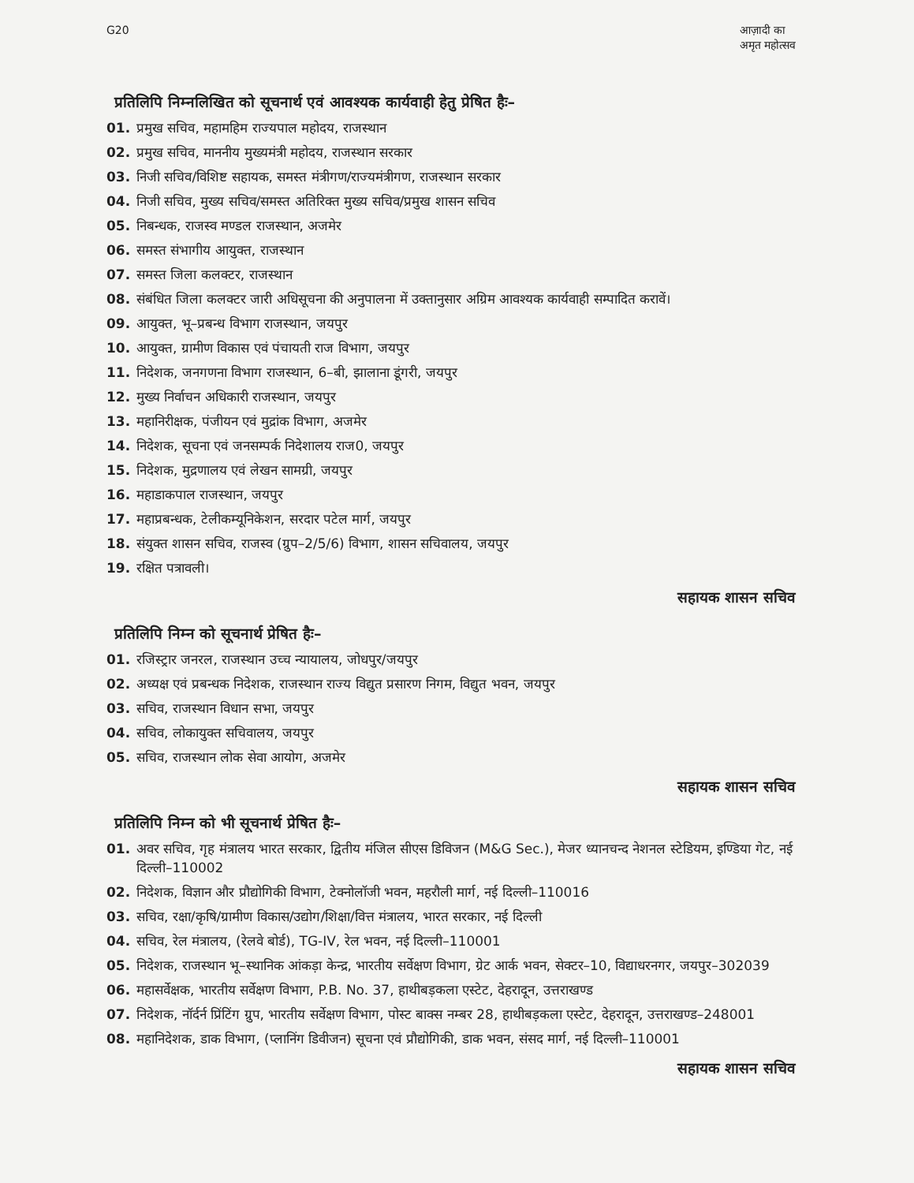G20 आज़ादी का
अमृत महोत्सव
प्रतिलिपि निम्नलिखित को सूचनार्थ एवं आवश्यक कार्यवाही हेतु प्रेषित हैः–
01. प्रमुख सचिव, महामहिम राज्यपाल महोदय, राजस्थान
02. प्रमुख सचिव, माननीय मुख्यमंत्री महोदय, राजस्थान सरकार
03. निजी सचिव/विशिष्ट सहायक, समस्त मंत्रीगण/राज्यमंत्रीगण, राजस्थान सरकार
04. निजी सचिव, मुख्य सचिव/समस्त अतिरिक्त मुख्य सचिव/प्रमुख शासन सचिव
05. निबन्धक, राजस्व मण्डल राजस्थान, अजमेर
06. समस्त संभागीय आयुक्त, राजस्थान
07. समस्त जिला कलक्टर, राजस्थान
08. संबंधित जिला कलक्टर जारी अधिसूचना की अनुपालना में उक्तानुसार अग्रिम आवश्यक कार्यवाही सम्पादित करावें।
09. आयुक्त, भू–प्रबन्ध विभाग राजस्थान, जयपुर
10. आयुक्त, ग्रामीण विकास एवं पंचायती राज विभाग, जयपुर
11. निदेशक, जनगणना विभाग राजस्थान, 6–बी, झालाना डूंगरी, जयपुर
12. मुख्य निर्वाचन अधिकारी राजस्थान, जयपुर
13. महानिरीक्षक, पंजीयन एवं मुद्रांक विभाग, अजमेर
14. निदेशक, सूचना एवं जनसम्पर्क निदेशालय राज0, जयपुर
15. निदेशक, मुद्रणालय एवं लेखन सामग्री, जयपुर
16. महाडाकपाल राजस्थान, जयपुर
17. महाप्रबन्धक, टेलीकम्यूनिकेशन, सरदार पटेल मार्ग, जयपुर
18. संयुक्त शासन सचिव, राजस्व (ग्रुप–2/5/6) विभाग, शासन सचिवालय, जयपुर
19. रक्षित पत्रावली।
सहायक शासन सचिव
प्रतिलिपि निम्न को सूचनार्थ प्रेषित हैः–
01. रजिस्ट्रार जनरल, राजस्थान उच्च न्यायालय, जोधपुर/जयपुर
02. अध्यक्ष एवं प्रबन्धक निदेशक, राजस्थान राज्य विद्युत प्रसारण निगम, विद्युत भवन, जयपुर
03. सचिव, राजस्थान विधान सभा, जयपुर
04. सचिव, लोकायुक्त सचिवालय, जयपुर
05. सचिव, राजस्थान लोक सेवा आयोग, अजमेर
सहायक शासन सचिव
प्रतिलिपि निम्न को भी सूचनार्थ प्रेषित हैः–
01. अवर सचिव, गृह मंत्रालय भारत सरकार, द्वितीय मंजिल सीएस डिविजन (M&G Sec.), मेजर ध्यानचन्द नेशनल स्टेडियम, इण्डिया गेट, नई दिल्ली–110002
02. निदेशक, विज्ञान और प्रौद्योगिकी विभाग, टेक्नोलॉजी भवन, महरौली मार्ग, नई दिल्ली–110016
03. सचिव, रक्षा/कृषि/ग्रामीण विकास/उद्योग/शिक्षा/वित्त मंत्रालय, भारत सरकार, नई दिल्ली
04. सचिव, रेल मंत्रालय, (रेलवे बोर्ड), TG-IV, रेल भवन, नई दिल्ली–110001
05. निदेशक, राजस्थान भू–स्थानिक आंकड़ा केन्द्र, भारतीय सर्वेक्षण विभाग, ग्रेट आर्क भवन, सेक्टर–10, विद्याधरनगर, जयपुर–302039
06. महासर्वेक्षक, भारतीय सर्वेक्षण विभाग, P.B. No. 37, हाथीबड़कला एस्टेट, देहरादून, उत्तराखण्ड
07. निदेशक, नॉर्दर्न प्रिंटिंग ग्रुप, भारतीय सर्वेक्षण विभाग, पोस्ट बाक्स नम्बर 28, हाथीबड़कला एस्टेट, देहरादून, उत्तराखण्ड–248001
08. महानिदेशक, डाक विभाग, (प्लानिंग डिवीजन) सूचना एवं प्रौद्योगिकी, डाक भवन, संसद मार्ग, नई दिल्ली–110001
सहायक शासन सचिव